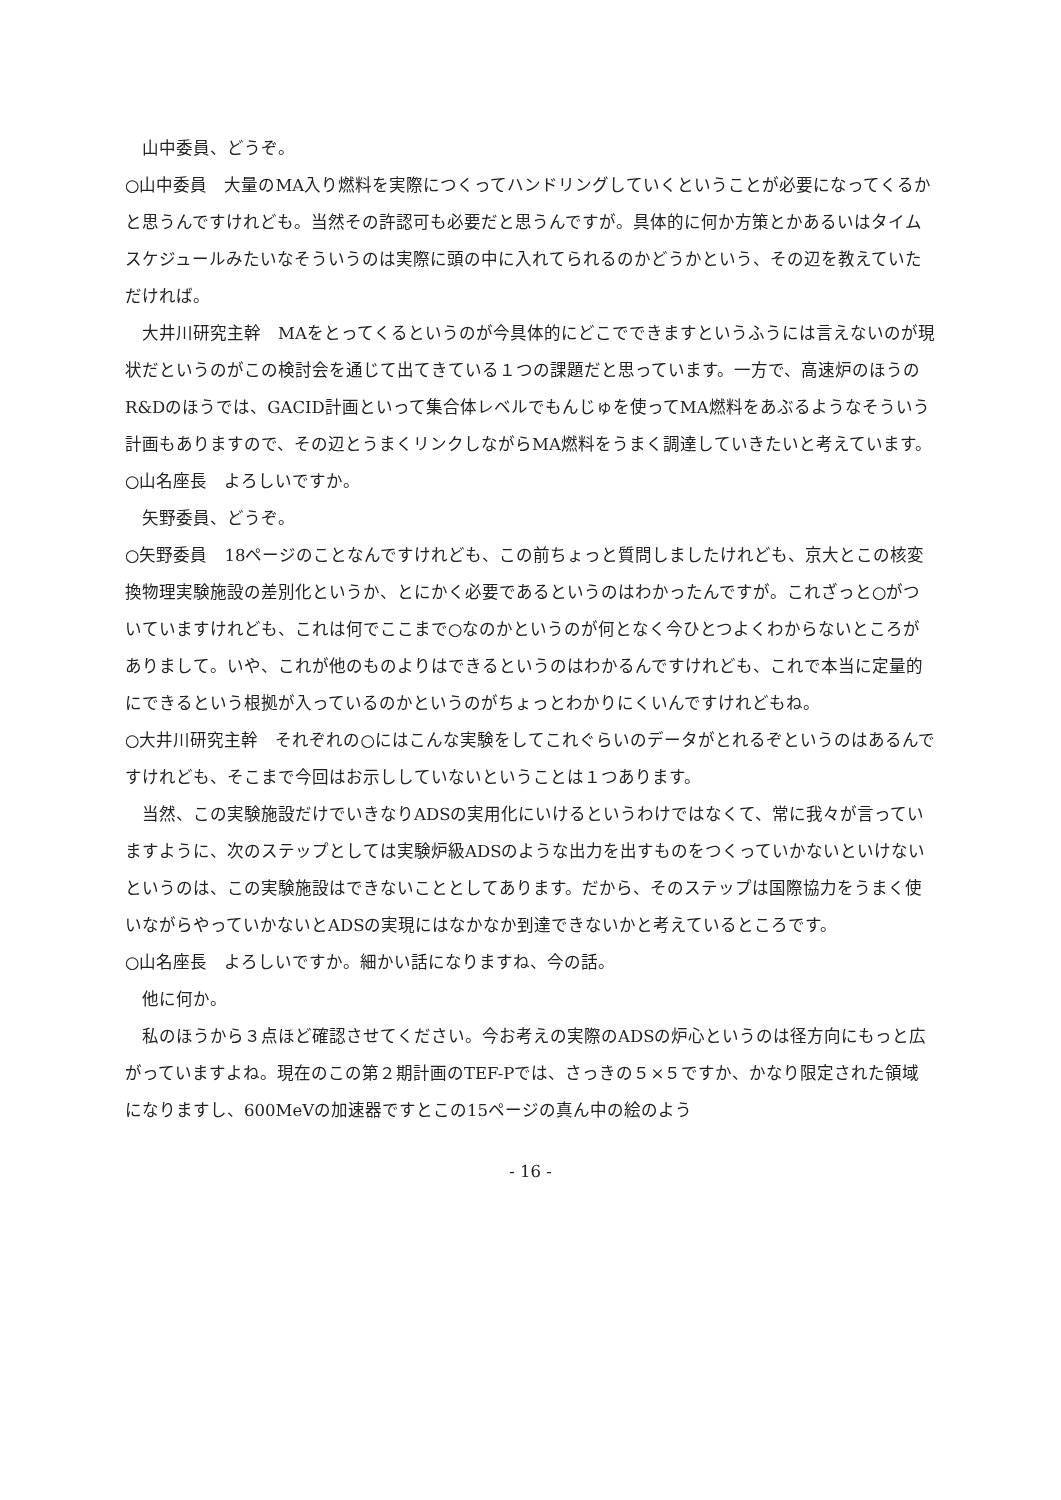山中委員、どうぞ。
○山中委員　大量のMA入り燃料を実際につくってハンドリングしていくということが必要になってくるかと思うんですけれども。当然その許認可も必要だと思うんですが。具体的に何か方策とかあるいはタイムスケジュールみたいなそういうのは実際に頭の中に入れてられるのかどうかという、その辺を教えていただければ。
　大井川研究主幹　MAをとってくるというのが今具体的にどこでできますというふうには言えないのが現状だというのがこの検討会を通じて出てきている１つの課題だと思っています。一方で、高速炉のほうのR&Dのほうでは、GACID計画といって集合体レベルでもんじゅを使ってMA燃料をあぶるようなそういう計画もありますので、その辺とうまくリンクしながらMA燃料をうまく調達していきたいと考えています。
○山名座長　よろしいですか。
　矢野委員、どうぞ。
○矢野委員　18ページのことなんですけれども、この前ちょっと質問しましたけれども、京大とこの核変換物理実験施設の差別化というか、とにかく必要であるというのはわかったんですが。これざっと○がついていますけれども、これは何でここまで○なのかというのが何となく今ひとつよくわからないところがありまして。いや、これが他のものよりはできるというのはわかるんですけれども、これで本当に定量的にできるという根拠が入っているのかというのがちょっとわかりにくいんですけれどもね。
○大井川研究主幹　それぞれの○にはこんな実験をしてこれぐらいのデータがとれるぞというのはあるんですけれども、そこまで今回はお示ししていないということは１つあります。
　当然、この実験施設だけでいきなりADSの実用化にいけるというわけではなくて、常に我々が言っていますように、次のステップとしては実験炉級ADSのような出力を出すものをつくっていかないといけないというのは、この実験施設はできないこととしてあります。だから、そのステップは国際協力をうまく使いながらやっていかないとADSの実現にはなかなか到達できないかと考えているところです。
○山名座長　よろしいですか。細かい話になりますね、今の話。
　他に何か。
　私のほうから３点ほど確認させてください。今お考えの実際のADSの炉心というのは径方向にもっと広がっていますよね。現在のこの第２期計画のTEF-Pでは、さっきの５×５ですか、かなり限定された領域になりますし、600MeVの加速器ですとこの15ページの真ん中の絵のよう
- 16 -